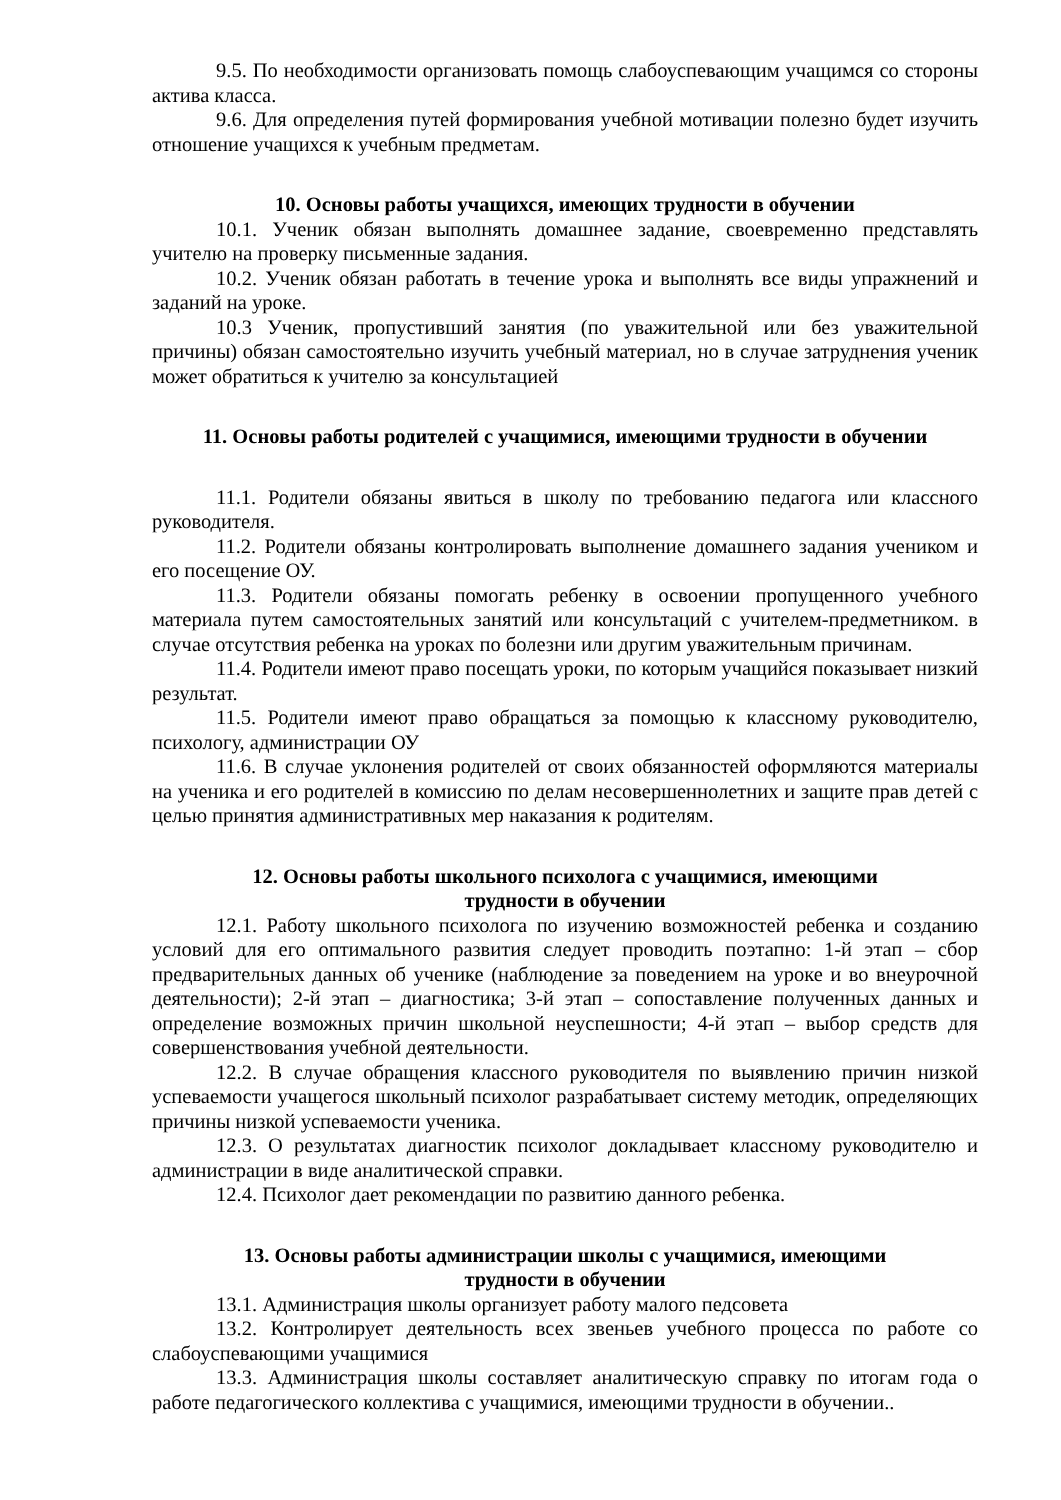9.5. По необходимости организовать помощь слабоуспевающим учащимся со стороны актива класса.
9.6. Для определения путей формирования учебной мотивации полезно будет изучить отношение учащихся к учебным предметам.
10. Основы работы учащихся, имеющих трудности в обучении
10.1. Ученик обязан выполнять домашнее задание, своевременно представлять учителю на проверку письменные задания.
10.2. Ученик обязан работать в течение урока и выполнять все виды упражнений и заданий на уроке.
10.3 Ученик, пропустивший занятия (по уважительной или без уважительной причины) обязан самостоятельно изучить учебный материал, но в случае затруднения ученик может обратиться к учителю за консультацией
11. Основы работы родителей с учащимися, имеющими трудности в обучении
11.1. Родители обязаны явиться в школу по требованию педагога или классного руководителя.
11.2. Родители обязаны контролировать выполнение домашнего задания учеником и его посещение ОУ.
11.3. Родители обязаны помогать ребенку в освоении пропущенного учебного материала путем самостоятельных занятий или консультаций с учителем-предметником. в случае отсутствия ребенка на уроках по болезни или другим уважительным причинам.
11.4. Родители имеют право посещать уроки, по которым учащийся показывает низкий результат.
11.5. Родители имеют право обращаться за помощью к классному руководителю, психологу, администрации ОУ
11.6. В случае уклонения родителей от своих обязанностей оформляются материалы на ученика и его родителей в комиссию по делам несовершеннолетних и защите прав детей с целью принятия административных мер наказания к родителям.
12. Основы работы школьного психолога с учащимися, имеющими
трудности в обучении
12.1. Работу школьного психолога по изучению возможностей ребенка и созданию условий для его оптимального развития следует проводить поэтапно: 1-й этап – сбор предварительных данных об ученике (наблюдение за поведением на уроке и во внеурочной деятельности); 2-й этап – диагностика; 3-й этап – сопоставление полученных данных и определение возможных причин школьной неуспешности; 4-й этап – выбор средств для совершенствования учебной деятельности.
12.2. В случае обращения классного руководителя по выявлению причин низкой успеваемости учащегося школьный психолог разрабатывает систему методик, определяющих причины низкой успеваемости ученика.
12.3. О результатах диагностик психолог докладывает классному руководителю и администрации в виде аналитической справки.
12.4. Психолог дает рекомендации по развитию данного ребенка.
13. Основы работы администрации школы с учащимися, имеющими
трудности в обучении
13.1. Администрация школы организует работу малого педсовета
13.2. Контролирует деятельность всех звеньев учебного процесса по работе со слабоуспевающими учащимися
13.3. Администрация школы составляет аналитическую справку по итогам года о работе педагогического коллектива с учащимися, имеющими трудности в обучении..